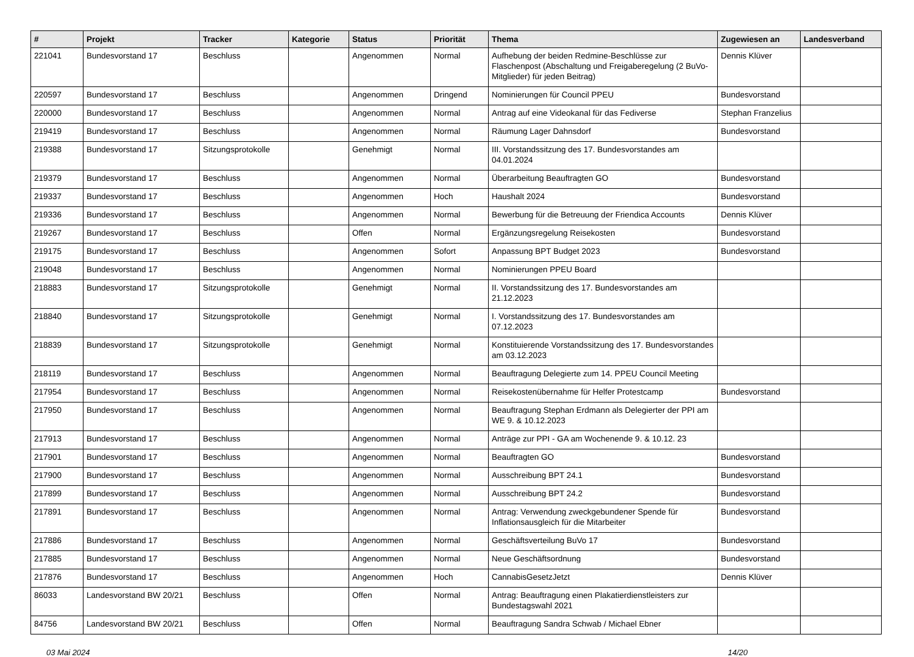| # | Projekt | Tracker | Kategorie | Status | Priorität | Thema | Zugewiesen an | Landesverband |
| --- | --- | --- | --- | --- | --- | --- | --- | --- |
| 221041 | Bundesvorstand 17 | Beschluss | | Angenommen | Normal | Aufhebung der beiden Redmine-Beschlüsse zur Flaschenpost (Abschaltung und Freigaberegelung (2 BuVo-Mitglieder) für jeden Beitrag) | Dennis Klüver | |
| 220597 | Bundesvorstand 17 | Beschluss | | Angenommen | Dringend | Nominierungen für Council PPEU | Bundesvorstand | |
| 220000 | Bundesvorstand 17 | Beschluss | | Angenommen | Normal | Antrag auf eine Videokanal für das Fediverse | Stephan Franzelius | |
| 219419 | Bundesvorstand 17 | Beschluss | | Angenommen | Normal | Räumung Lager Dahnsdorf | Bundesvorstand | |
| 219388 | Bundesvorstand 17 | Sitzungsprotokolle | | Genehmigt | Normal | III. Vorstandssitzung des 17. Bundesvorstandes am 04.01.2024 | | |
| 219379 | Bundesvorstand 17 | Beschluss | | Angenommen | Normal | Überarbeitung Beauftragten GO | Bundesvorstand | |
| 219337 | Bundesvorstand 17 | Beschluss | | Angenommen | Hoch | Haushalt 2024 | Bundesvorstand | |
| 219336 | Bundesvorstand 17 | Beschluss | | Angenommen | Normal | Bewerbung für die Betreuung der Friendica Accounts | Dennis Klüver | |
| 219267 | Bundesvorstand 17 | Beschluss | | Offen | Normal | Ergänzungsregelung Reisekosten | Bundesvorstand | |
| 219175 | Bundesvorstand 17 | Beschluss | | Angenommen | Sofort | Anpassung BPT Budget 2023 | Bundesvorstand | |
| 219048 | Bundesvorstand 17 | Beschluss | | Angenommen | Normal | Nominierungen PPEU Board | | |
| 218883 | Bundesvorstand 17 | Sitzungsprotokolle | | Genehmigt | Normal | II. Vorstandssitzung des 17. Bundesvorstandes am 21.12.2023 | | |
| 218840 | Bundesvorstand 17 | Sitzungsprotokolle | | Genehmigt | Normal | I. Vorstandssitzung des 17. Bundesvorstandes am 07.12.2023 | | |
| 218839 | Bundesvorstand 17 | Sitzungsprotokolle | | Genehmigt | Normal | Konstituierende Vorstandssitzung des 17. Bundesvorstandes am 03.12.2023 | | |
| 218119 | Bundesvorstand 17 | Beschluss | | Angenommen | Normal | Beauftragung Delegierte zum 14. PPEU Council Meeting | | |
| 217954 | Bundesvorstand 17 | Beschluss | | Angenommen | Normal | Reisekostenübernahme für Helfer Protestcamp | Bundesvorstand | |
| 217950 | Bundesvorstand 17 | Beschluss | | Angenommen | Normal | Beauftragung Stephan Erdmann als Delegierter der PPI am WE 9. & 10.12.2023 | | |
| 217913 | Bundesvorstand 17 | Beschluss | | Angenommen | Normal | Anträge zur PPI - GA am Wochenende 9. & 10.12. 23 | | |
| 217901 | Bundesvorstand 17 | Beschluss | | Angenommen | Normal | Beauftragten GO | Bundesvorstand | |
| 217900 | Bundesvorstand 17 | Beschluss | | Angenommen | Normal | Ausschreibung BPT 24.1 | Bundesvorstand | |
| 217899 | Bundesvorstand 17 | Beschluss | | Angenommen | Normal | Ausschreibung BPT 24.2 | Bundesvorstand | |
| 217891 | Bundesvorstand 17 | Beschluss | | Angenommen | Normal | Antrag: Verwendung zweckgebundener Spende für Inflationsausgleich für die Mitarbeiter | Bundesvorstand | |
| 217886 | Bundesvorstand 17 | Beschluss | | Angenommen | Normal | Geschäftsverteilung BuVo 17 | Bundesvorstand | |
| 217885 | Bundesvorstand 17 | Beschluss | | Angenommen | Normal | Neue Geschäftsordnung | Bundesvorstand | |
| 217876 | Bundesvorstand 17 | Beschluss | | Angenommen | Hoch | CannabisGesetzJetzt | Dennis Klüver | |
| 86033 | Landesvorstand BW 20/21 | Beschluss | | Offen | Normal | Antrag: Beauftragung einen Plakatierdienstleisters zur Bundestagswahl 2021 | | |
| 84756 | Landesvorstand BW 20/21 | Beschluss | | Offen | Normal | Beauftragung Sandra Schwab / Michael Ebner | | |
03 Mai 2024 14/20